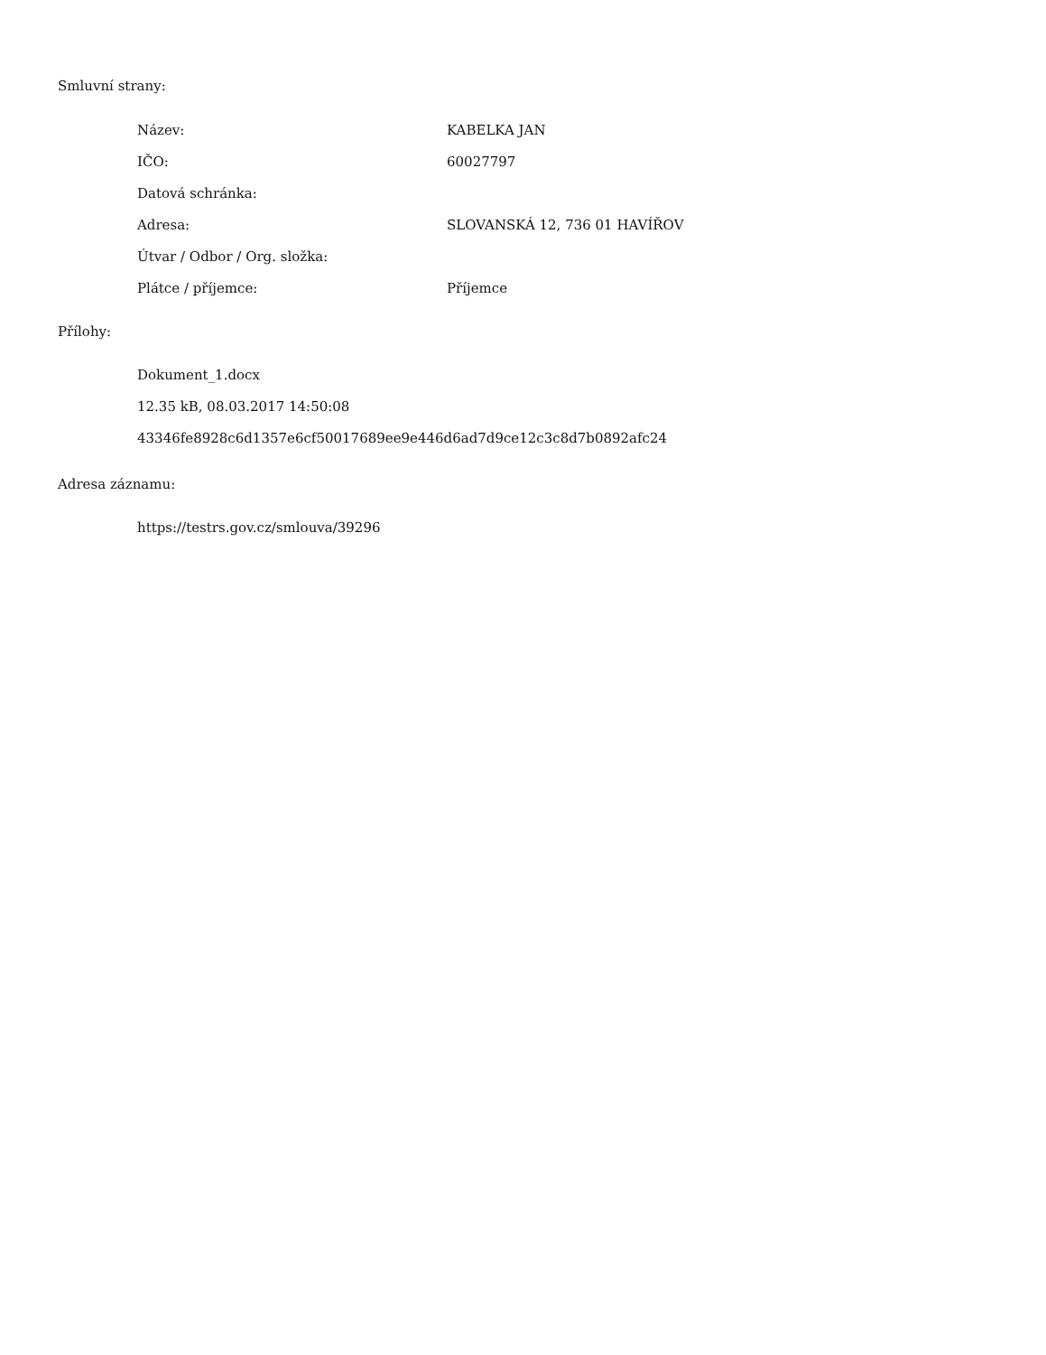Smluvní strany:
| Název: | KABELKA JAN |
| IČO: | 60027797 |
| Datová schránka: | |
| Adresa: | SLOVANSKÁ 12, 736 01 HAVÍŘOV |
| Útvar / Odbor / Org. složka: | |
| Plátce / příjemce: | Příjemce |
Přílohy:
Dokument_1.docx
12.35 kB, 08.03.2017 14:50:08
43346fe8928c6d1357e6cf50017689ee9e446d6ad7d9ce12c3c8d7b0892afc24
Adresa záznamu:
https://testrs.gov.cz/smlouva/39296